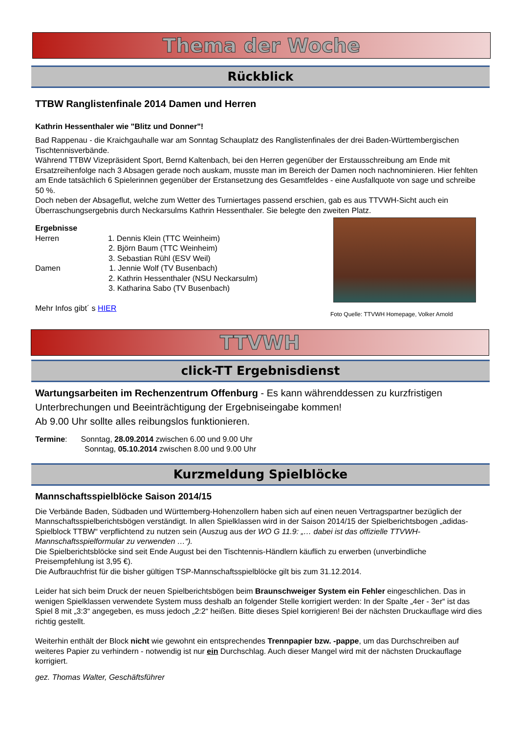Thema der Woche
Rückblick
TTBW Ranglistenfinale 2014 Damen und Herren
Kathrin Hessenthaler wie "Blitz und Donner"!
Bad Rappenau - die Kraichgauhalle war am Sonntag Schauplatz des Ranglistenfinales der drei Baden-Württembergischen Tischtennisverbände.
Während TTBW Vizepräsident Sport, Bernd Kaltenbach, bei den Herren gegenüber der Erstausschreibung am Ende mit Ersatzreihenfolge nach 3 Absagen gerade noch auskam, musste man im Bereich der Damen noch nachnominieren. Hier fehlten am Ende tatsächlich 6 Spielerinnen gegenüber der Erstansetzung des Gesamtfeldes - eine Ausfallquote von sage und schreibe 50 %.
Doch neben der Absageflut, welche zum Wetter des Turniertages passend erschien, gab es aus TTVWH-Sicht auch ein Überraschungsergebnis durch Neckarsulms Kathrin Hessenthaler. Sie belegte den zweiten Platz.
Ergebnisse
Herren 1. Dennis Klein (TTC Weinheim)
2. Björn Baum (TTC Weinheim)
3. Sebastian Rühl (ESV Weil)
Damen 1. Jennie Wolf (TV Busenbach)
2. Kathrin Hessenthaler (NSU Neckarsulm)
3. Katharina Sabo (TV Busenbach)
Mehr Infos gibt´ s HIER
Foto Quelle: TTVWH Homepage, Volker Arnold
TTVWH
click-TT Ergebnisdienst
Wartungsarbeiten im Rechenzentrum Offenburg - Es kann währenddessen zu kurzfristigen Unterbrechungen und Beeinträchtigung der Ergebniseingabe kommen!
Ab 9.00 Uhr sollte alles reibungslos funktionieren.
Termine: Sonntag, 28.09.2014 zwischen 6.00 und 9.00 Uhr
Sonntag, 05.10.2014 zwischen 8.00 und 9.00 Uhr
Kurzmeldung Spielblöcke
Mannschaftsspielblöcke Saison 2014/15
Die Verbände Baden, Südbaden und Württemberg-Hohenzollern haben sich auf einen neuen Vertragspartner bezüglich der Mannschaftsspielberichtsbögen verständigt. In allen Spielklassen wird in der Saison 2014/15 der Spielberichtsbogen „adidas-Spielblock TTBW“ verpflichtend zu nutzen sein (Auszug aus der WO G 11.9: „… dabei ist das offizielle TTVWH-Mannschaftsspielformular zu verwenden …“).
Die Spielberichtsblöcke sind seit Ende August bei den Tischtennis-Händlern käuflich zu erwerben (unverbindliche Preisempfehlung ist 3,95 €).
Die Aufbrauchfrist für die bisher gültigen TSP-Mannschaftsspielblöcke gilt bis zum 31.12.2014.
Leider hat sich beim Druck der neuen Spielberichtsbögen beim Braunschweiger System ein Fehler eingeschlichen. Das in wenigen Spielklassen verwendete System muss deshalb an folgender Stelle korrigiert werden: In der Spalte „4er - 3er“ ist das Spiel 8 mit „3:3“ angegeben, es muss jedoch „2:2“ heißen. Bitte dieses Spiel korrigieren! Bei der nächsten Druckauflage wird dies richtig gestellt.
Weiterhin enthält der Block nicht wie gewohnt ein entsprechendes Trennpapier bzw. -pappe, um das Durchschreiben auf weiteres Papier zu verhindern - notwendig ist nur ein Durchschlag. Auch dieser Mangel wird mit der nächsten Druckauflage korrigiert.
gez. Thomas Walter, Geschäftsführer